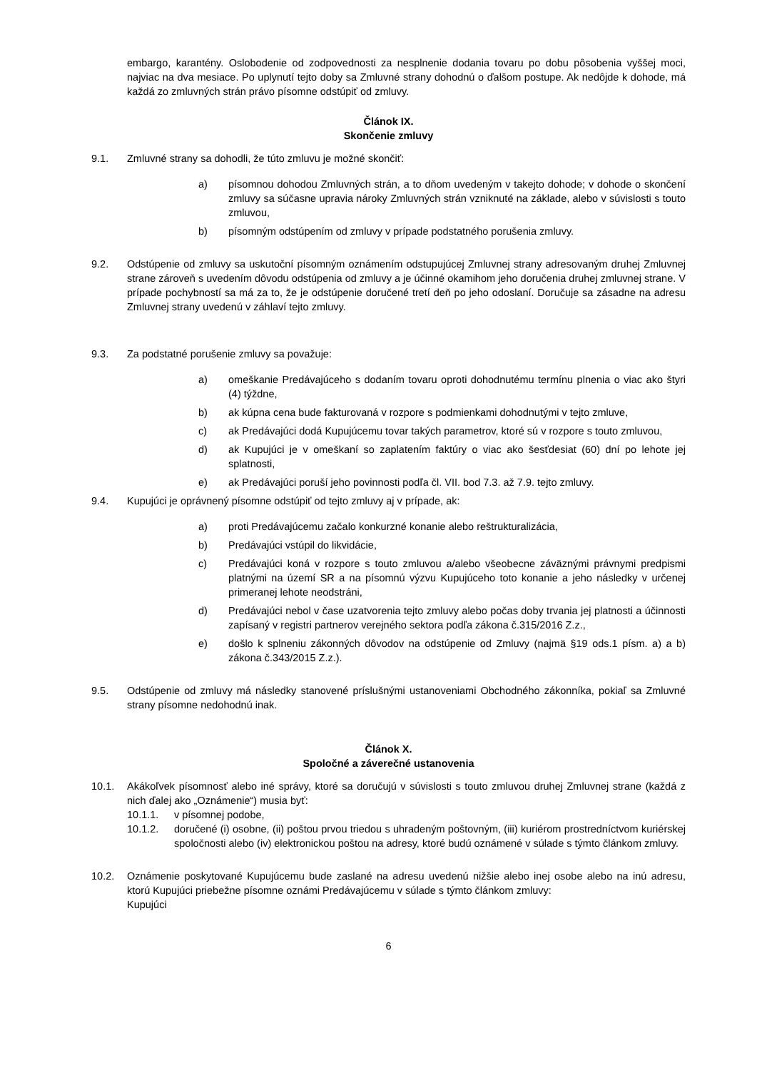embargo, karantény. Oslobodenie od zodpovednosti za nesplnenie dodania tovaru po dobu pôsobenia vyššej moci, najviac na dva mesiace. Po uplynutí tejto doby sa Zmluvné strany dohodnú o ďalšom postupe. Ak nedôjde k dohode, má každá zo zmluvných strán právo písomne odstúpiť od zmluvy.
Článok IX.
Skončenie zmluvy
9.1. Zmluvné strany sa dohodli, že túto zmluvu je možné skončiť:
a) písomnou dohodou Zmluvných strán, a to dňom uvedeným v takejto dohode; v dohode o skončení zmluvy sa súčasne upravia nároky Zmluvných strán vzniknuté na základe, alebo v súvislosti s touto zmluvou,
b) písomným odstúpením od zmluvy v prípade podstatného porušenia zmluvy.
9.2. Odstúpenie od zmluvy sa uskutoční písomným oznámením odstupujúcej Zmluvnej strany adresovaným druhej Zmluvnej strane zároveň s uvedením dôvodu odstúpenia od zmluvy a je účinné okamihom jeho doručenia druhej zmluvnej strane. V prípade pochybností sa má za to, že je odstúpenie doručené tretí deň po jeho odoslaní. Doručuje sa zásadne na adresu Zmluvnej strany uvedenú v záhlaví tejto zmluvy.
9.3. Za podstatné porušenie zmluvy sa považuje:
a) omeškanie Predávajúceho s dodaním tovaru oproti dohodnutému termínu plnenia o viac ako štyri (4) týždne,
b) ak kúpna cena bude fakturovaná v rozpore s podmienkami dohodnutými v tejto zmluve,
c) ak Predávajúci dodá Kupujúcemu tovar takých parametrov, ktoré sú v rozpore s touto zmluvou,
d) ak Kupujúci je v omeškaní so zaplatením faktúry o viac ako šesťdesiat (60) dní po lehote jej splatnosti,
e) ak Predávajúci poruší jeho povinnosti podľa čl. VII. bod 7.3. až 7.9. tejto zmluvy.
9.4. Kupujúci je oprávnený písomne odstúpiť od tejto zmluvy aj v prípade, ak:
a) proti Predávajúcemu začalo konkurzné konanie alebo reštrukturalizácia,
b) Predávajúci vstúpil do likvidácie,
c) Predávajúci koná v rozpore s touto zmluvou a/alebo všeobecne záväznými právnymi predpismi platnými na území SR a na písomnú výzvu Kupujúceho toto konanie a jeho následky v určenej primeranej lehote neodstráni,
d) Predávajúci nebol v čase uzatvorenia tejto zmluvy alebo počas doby trvania jej platnosti a účinnosti zapísaný v registri partnerov verejného sektora podľa zákona č.315/2016 Z.z.,
e) došlo k splneniu zákonných dôvodov na odstúpenie od Zmluvy (najmä §19 ods.1 písm. a) a b) zákona č.343/2015 Z.z.).
9.5. Odstúpenie od zmluvy má následky stanovené príslušnými ustanoveniami Obchodného zákonníka, pokiaľ sa Zmluvné strany písomne nedohodnú inak.
Článok X.
Spoločné a záverečné ustanovenia
10.1. Akákoľvek písomnosť alebo iné správy, ktoré sa doručujú v súvislosti s touto zmluvou druhej Zmluvnej strane (každá z nich ďalej ako „Oznámenie“) musia byť:
10.1.1. v písomnej podobe,
10.1.2. doručené (i) osobne, (ii) poštou prvou triedou s uhradeným poštovným, (iii) kuriérom prostredníctvom kuriérskej spoločnosti alebo (iv) elektronickou poštou na adresy, ktoré budú oznámené v súlade s týmto článkom zmluvy.
10.2. Oznámenie poskytované Kupujúcemu bude zaslané na adresu uvedenú nižšie alebo inej osobe alebo na inú adresu, ktorú Kupujúci priebežne písomne oznámi Predávajúcemu v súlade s týmto článkom zmluvy:
Kupujúci
6